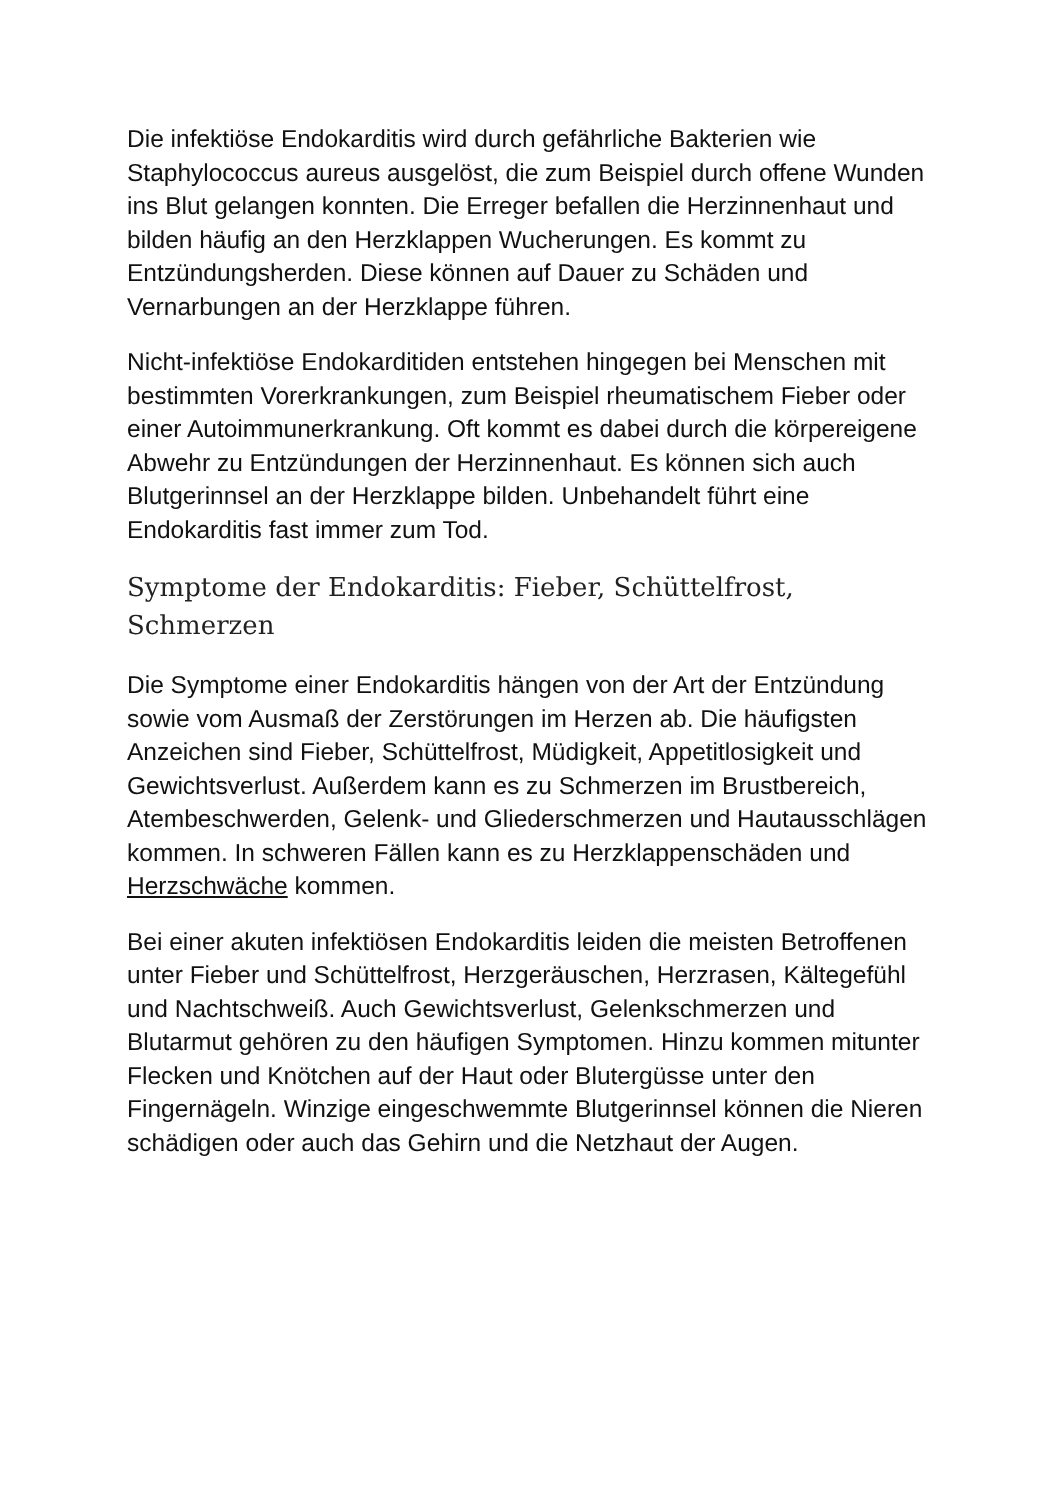Die infektiöse Endokarditis wird durch gefährliche Bakterien wie Staphylococcus aureus ausgelöst, die zum Beispiel durch offene Wunden ins Blut gelangen konnten. Die Erreger befallen die Herzinnenhaut und bilden häufig an den Herzklappen Wucherungen. Es kommt zu Entzündungsherden. Diese können auf Dauer zu Schäden und Vernarbungen an der Herzklappe führen.
Nicht-infektiöse Endokarditiden entstehen hingegen bei Menschen mit bestimmten Vorerkrankungen, zum Beispiel rheumatischem Fieber oder einer Autoimmunerkrankung. Oft kommt es dabei durch die körpereigene Abwehr zu Entzündungen der Herzinnenhaut. Es können sich auch Blutgerinnsel an der Herzklappe bilden. Unbehandelt führt eine Endokarditis fast immer zum Tod.
Symptome der Endokarditis: Fieber, Schüttelfrost, Schmerzen
Die Symptome einer Endokarditis hängen von der Art der Entzündung sowie vom Ausmaß der Zerstörungen im Herzen ab. Die häufigsten Anzeichen sind Fieber, Schüttelfrost, Müdigkeit, Appetitlosigkeit und Gewichtsverlust. Außerdem kann es zu Schmerzen im Brustbereich, Atembeschwerden, Gelenk- und Gliederschmerzen und Hautausschlägen kommen. In schweren Fällen kann es zu Herzklappenschäden und Herzschwäche kommen.
Bei einer akuten infektiösen Endokarditis leiden die meisten Betroffenen unter Fieber und Schüttelfrost, Herzgeräuschen, Herzrasen, Kältegefühl und Nachtschweiß. Auch Gewichtsverlust, Gelenkschmerzen und Blutarmut gehören zu den häufigen Symptomen. Hinzu kommen mitunter Flecken und Knötchen auf der Haut oder Blutergüsse unter den Fingernägeln. Winzige eingeschwemmte Blutgerinnsel können die Nieren schädigen oder auch das Gehirn und die Netzhaut der Augen.